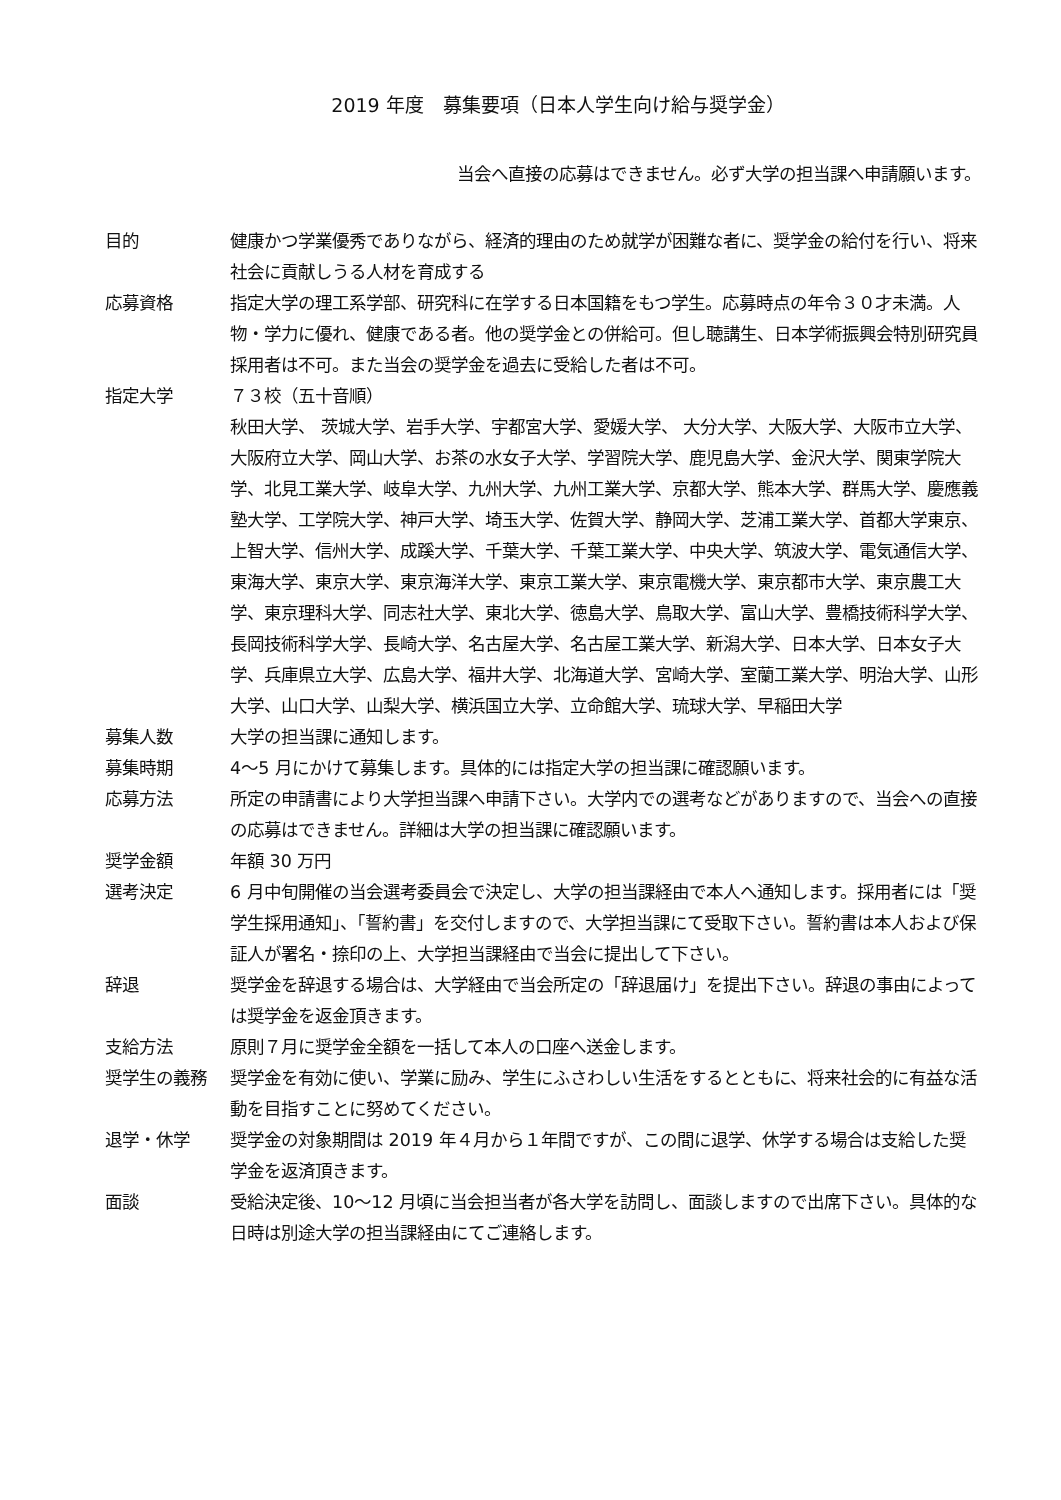2019 年度　募集要項（日本人学生向け給与奨学金）
当会へ直接の応募はできません。必ず大学の担当課へ申請願います。
目的 健康かつ学業優秀でありながら、経済的理由のため就学が困難な者に、奨学金の給付を行い、将来社会に貢献しうる人材を育成する
応募資格 指定大学の理工系学部、研究科に在学する日本国籍をもつ学生。応募時点の年令３０才未満。人物・学力に優れ、健康である者。他の奨学金との併給可。但し聴講生、日本学術振興会特別研究員採用者は不可。また当会の奨学金を過去に受給した者は不可。
指定大学 ７３校（五十音順）
秋田大学、 茨城大学、岩手大学、宇都宮大学、愛媛大学、 大分大学、大阪大学、大阪市立大学、大阪府立大学、岡山大学、お茶の水女子大学、学習院大学、鹿児島大学、金沢大学、関東学院大学、北見工業大学、岐阜大学、九州大学、九州工業大学、京都大学、熊本大学、群馬大学、慶應義塾大学、工学院大学、神戸大学、埼玉大学、佐賀大学、静岡大学、芝浦工業大学、首都大学東京、上智大学、信州大学、成蹊大学、千葉大学、千葉工業大学、中央大学、筑波大学、電気通信大学、東海大学、東京大学、東京海洋大学、東京工業大学、東京電機大学、東京都市大学、東京農工大学、東京理科大学、同志社大学、東北大学、徳島大学、鳥取大学、富山大学、豊橋技術科学大学、長岡技術科学大学、長崎大学、名古屋大学、名古屋工業大学、新潟大学、日本大学、日本女子大学、兵庫県立大学、広島大学、福井大学、北海道大学、宮崎大学、室蘭工業大学、明治大学、山形大学、山口大学、山梨大学、横浜国立大学、立命館大学、琉球大学、早稲田大学
募集人数 大学の担当課に通知します。
募集時期 4～5 月にかけて募集します。具体的には指定大学の担当課に確認願います。
応募方法 所定の申請書により大学担当課へ申請下さい。大学内での選考などがありますので、当会への直接の応募はできません。詳細は大学の担当課に確認願います。
奨学金額 年額 30 万円
選考決定 6 月中旬開催の当会選考委員会で決定し、大学の担当課経由で本人へ通知します。採用者には「奨学生採用通知」、「誓約書」を交付しますので、大学担当課にて受取下さい。誓約書は本人および保証人が署名・捺印の上、大学担当課経由で当会に提出して下さい。
辞退 奨学金を辞退する場合は、大学経由で当会所定の「辞退届け」を提出下さい。辞退の事由によっては奨学金を返金頂きます。
支給方法 原則７月に奨学金全額を一括して本人の口座へ送金します。
奨学生の義務 奨学金を有効に使い、学業に励み、学生にふさわしい生活をするとともに、将来社会的に有益な活動を目指すことに努めてください。
退学・休学 奨学金の対象期間は 2019 年４月から１年間ですが、この間に退学、休学する場合は支給した奨学金を返済頂きます。
面談 受給決定後、10～12 月頃に当会担当者が各大学を訪問し、面談しますので出席下さい。具体的な日時は別途大学の担当課経由にてご連絡します。